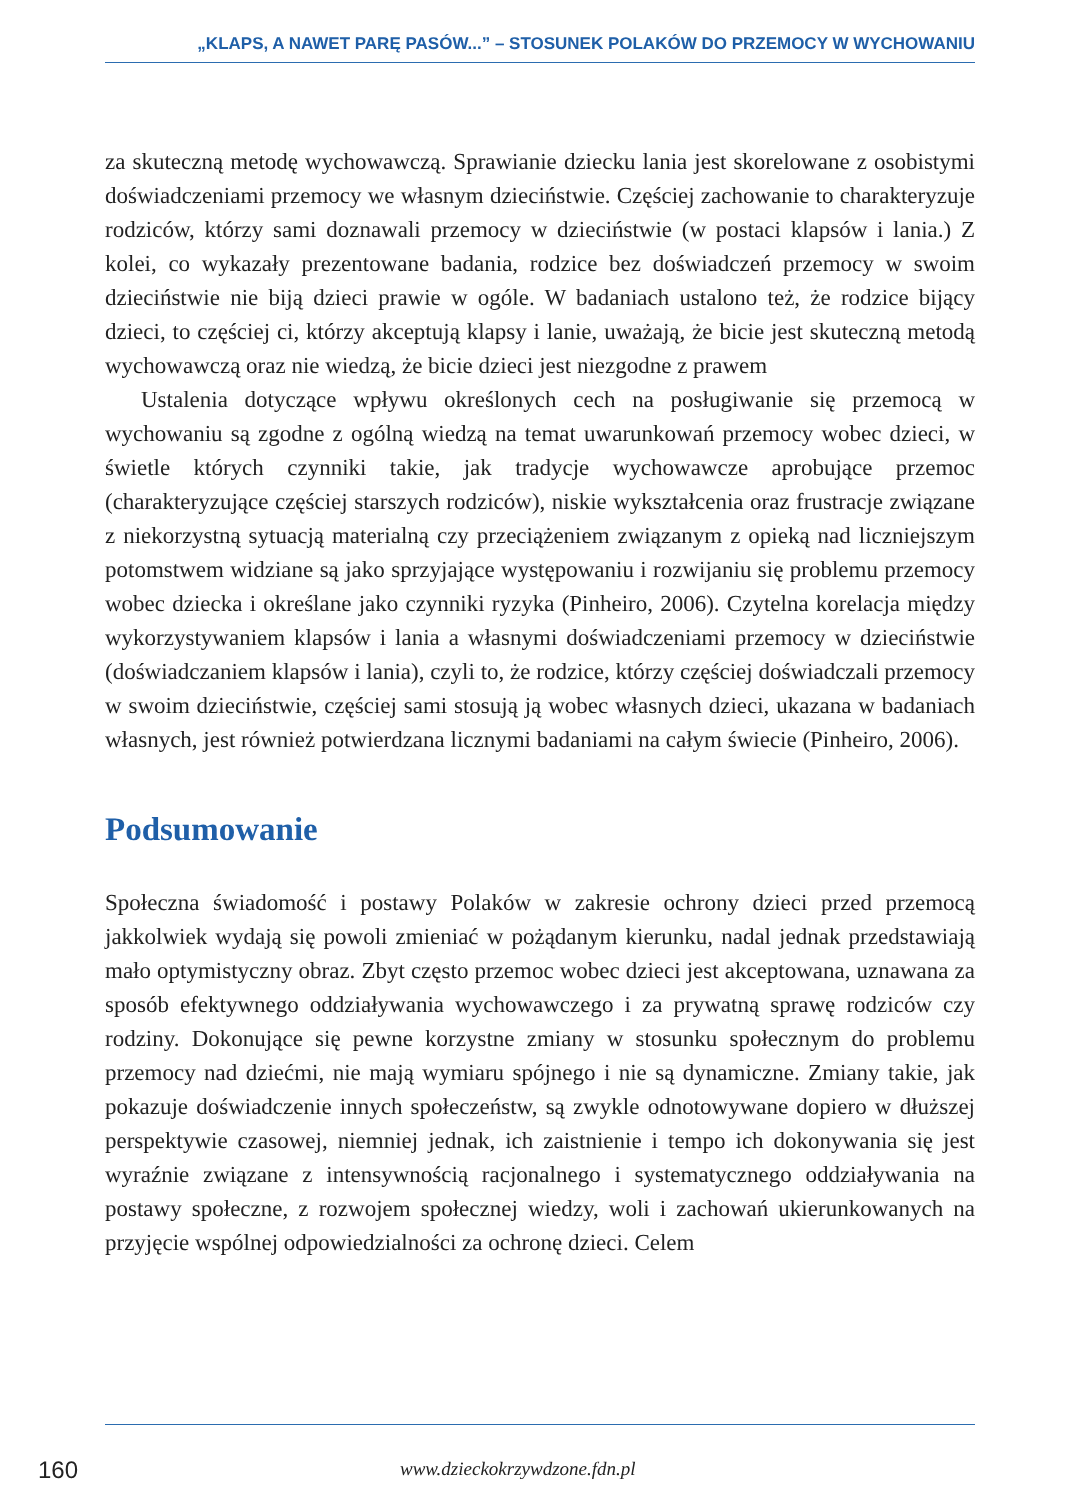„KLAPS, A NAWET PARĘ PASÓW...” – STOSUNEK POLAKÓW DO PRZEMOCY W WYCHOWANIU
za skuteczną metodę wychowawczą. Sprawianie dziecku lania jest skorelowane z osobistymi doświadczeniami przemocy we własnym dzieciństwie. Częściej zachowanie to charakteryzuje rodziców, którzy sami doznawali przemocy w dzieciństwie (w postaci klapsów i lania.) Z kolei, co wykazały prezentowane badania, rodzice bez doświadczeń przemocy w swoim dzieciństwie nie biją dzieci prawie w ogóle. W badaniach ustalono też, że rodzice bijący dzieci, to częściej ci, którzy akceptują klapsy i lanie, uważają, że bicie jest skuteczną metodą wychowawczą oraz nie wiedzą, że bicie dzieci jest niezgodne z prawem
Ustalenia dotyczące wpływu określonych cech na posługiwanie się przemocą w wychowaniu są zgodne z ogólną wiedzą na temat uwarunkowań przemocy wobec dzieci, w świetle których czynniki takie, jak tradycje wychowawcze aprobujące przemoc (charakteryzujące częściej starszych rodziców), niskie wykształcenia oraz frustracje związane z niekorzystną sytuacją materialną czy przeciążeniem związanym z opieką nad liczniejszym potomstwem widziane są jako sprzyjające występowaniu i rozwijaniu się problemu przemocy wobec dziecka i określane jako czynniki ryzyka (Pinheiro, 2006). Czytelna korelacja między wykorzystywaniem klapsów i lania a własnymi doświadczeniami przemocy w dzieciństwie (doświadczaniem klapsów i lania), czyli to, że rodzice, którzy częściej doświadczali przemocy w swoim dzieciństwie, częściej sami stosują ją wobec własnych dzieci, ukazana w badaniach własnych, jest również potwierdzana licznymi badaniami na całym świecie (Pinheiro, 2006).
Podsumowanie
Społeczna świadomość i postawy Polaków w zakresie ochrony dzieci przed przemocą jakkolwiek wydają się powoli zmieniać w pożądanym kierunku, nadal jednak przedstawiają mało optymistyczny obraz. Zbyt często przemoc wobec dzieci jest akceptowana, uznawana za sposób efektywnego oddziaływania wychowawczego i za prywatną sprawę rodziców czy rodziny. Dokonujące się pewne korzystne zmiany w stosunku społecznym do problemu przemocy nad dziećmi, nie mają wymiaru spójnego i nie są dynamiczne. Zmiany takie, jak pokazuje doświadczenie innych społeczeństw, są zwykle odnotowywane dopiero w dłuższej perspektywie czasowej, niemniej jednak, ich zaistnienie i tempo ich dokonywania się jest wyraźnie związane z intensywnością racjonalnego i systematycznego oddziaływania na postawy społeczne, z rozwojem społecznej wiedzy, woli i zachowań ukierunkowanych na przyjęcie wspólnej odpowiedzialności za ochronę dzieci. Celem
160 www.dzieckokrzywdzone.fdn.pl